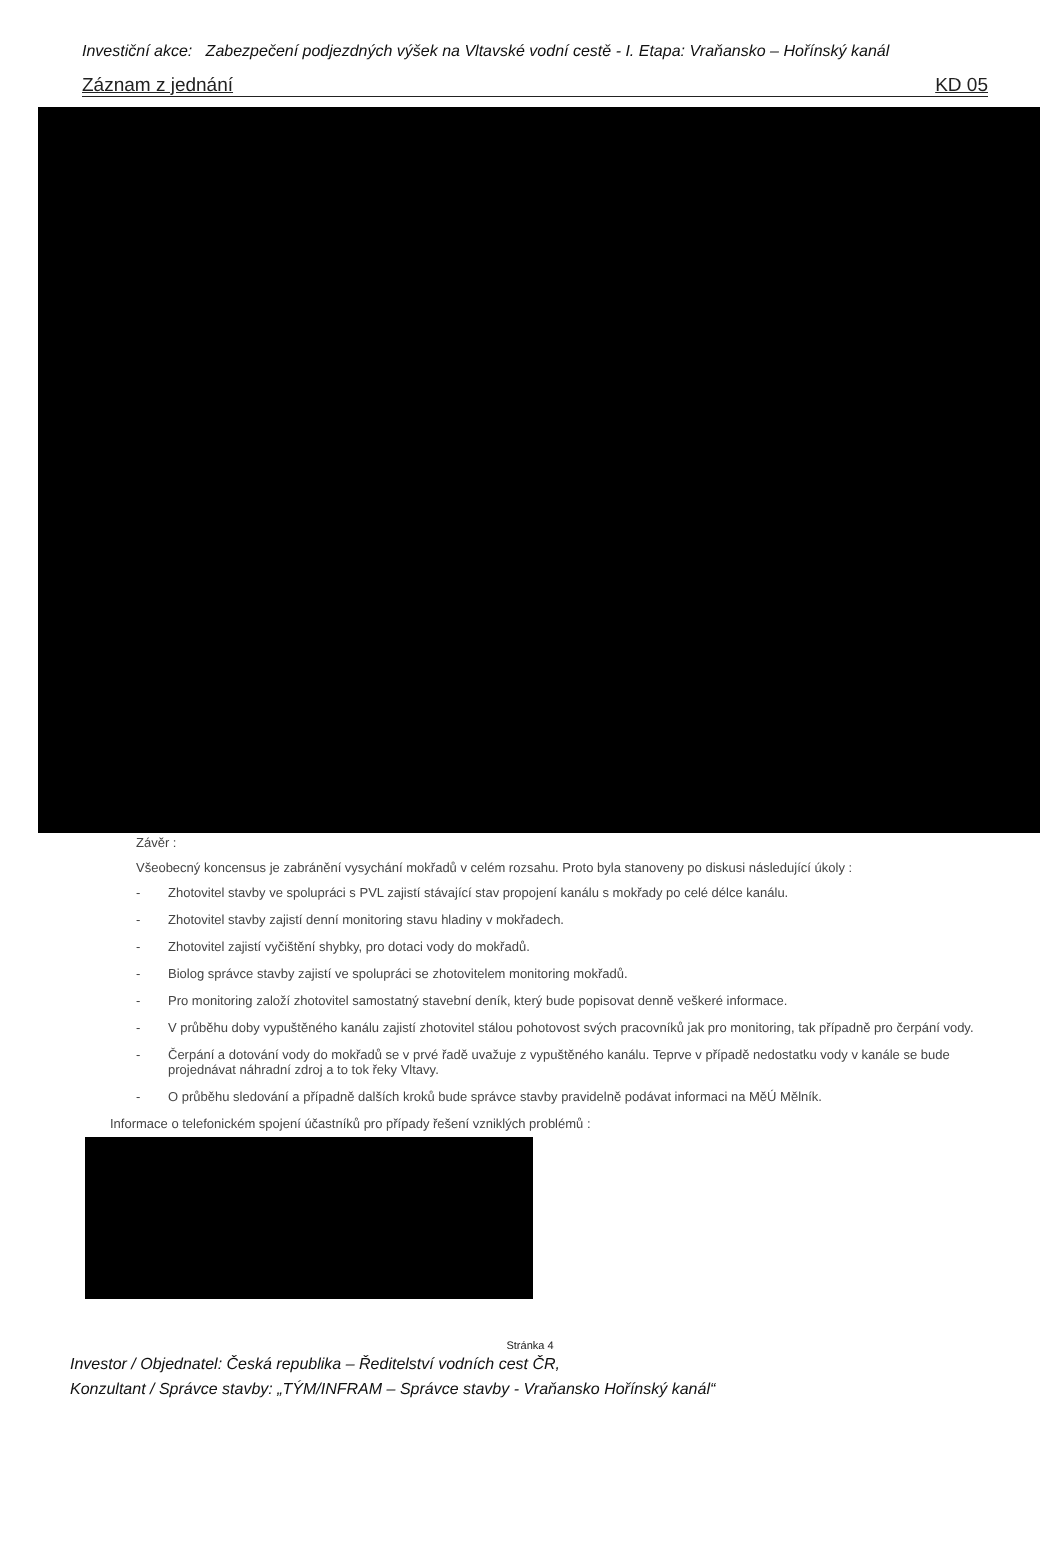Investiční akce: Zabezpečení podjezdných výšek na Vltavské vodní cestě - I. Etapa: Vraňansko – Hořínský kanál
Záznam z jednání KD 05
Závěr :
Všeobecný koncensus je zabránění vysychání mokřadů v celém rozsahu. Proto byla stanoveny po diskusi následující úkoly :
- Zhotovitel stavby ve spolupráci s PVL zajistí stávající stav propojení kanálu s mokřady po celé délce kanálu.
- Zhotovitel stavby zajistí denní monitoring stavu hladiny v mokřadech.
- Zhotovitel zajistí vyčištění shybky, pro dotaci vody do mokřadů.
- Biolog správce stavby zajistí ve spolupráci se zhotovitelem monitoring mokřadů.
- Pro monitoring založí zhotovitel samostatný stavební deník, který bude popisovat denně veškeré informace.
- V průběhu doby vypuštěného kanálu zajistí zhotovitel stálou pohotovost svých pracovníků jak pro monitoring, tak případně pro čerpání vody.
- Čerpání a dotování vody do mokřadů se v prvé řadě uvažuje z vypuštěného kanálu. Teprve v případě nedostatku vody v kanále se bude projednávat náhradní zdroj a to tok řeky Vltavy.
- O průběhu sledování a případně dalších kroků bude správce stavby pravidelně podávat informaci na MěÚ Mělník.
Informace o telefonickém spojení účastníků pro případy řešení vzniklých problémů :
Stránka 4
Investor / Objednatel: Česká republika – Ředitelství vodních cest ČR,
Konzultant / Správce stavby: „TÝM/INFRAM – Správce stavby - Vraňansko Hořínský kanál“